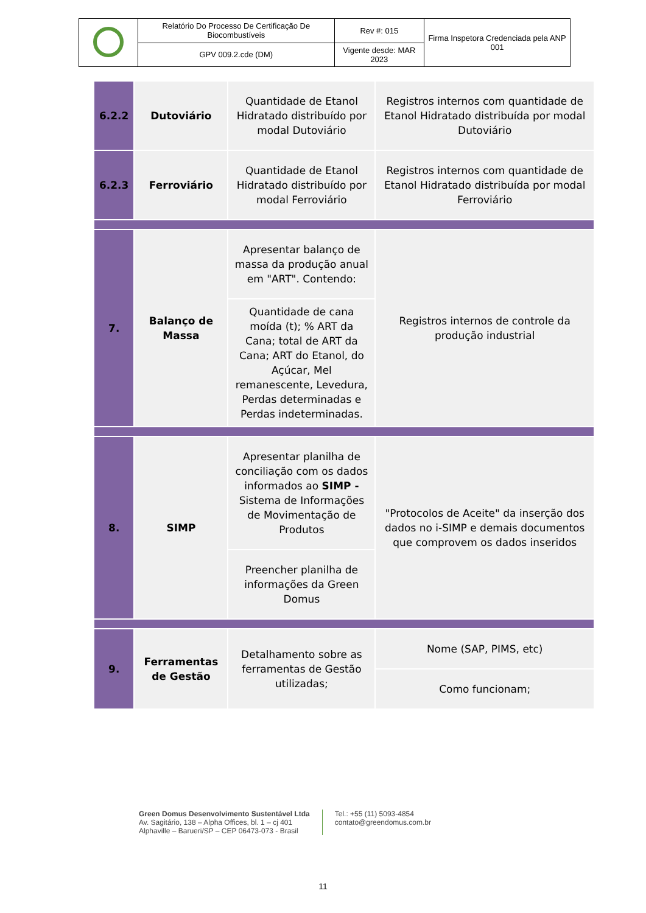| | Relatório Do Processo De Certificação De Biocombustíveis | Rev #: 015 | Firma Inspetora Credenciada pela ANP 001 |
| | GPV 009.2.cde (DM) | Vigente desde: MAR 2023 | |
| 6.2.2 | Dutoviário | Quantidade de Etanol Hidratado distribuído por modal Dutoviário | Registros internos com quantidade de Etanol Hidratado distribuída por modal Dutoviário |
| 6.2.3 | Ferroviário | Quantidade de Etanol Hidratado distribuído por modal Ferroviário | Registros internos com quantidade de Etanol Hidratado distribuída por modal Ferroviário |
| 7. | Balanço de Massa | Apresentar balanço de massa da produção anual em "ART". Contendo: | Registros internos de controle da produção industrial |
| | | Quantidade de cana moída (t); % ART da Cana; total de ART da Cana; ART do Etanol, do Açúcar, Mel remanescente, Levedura, Perdas determinadas e Perdas indeterminadas. | |
| 8. | SIMP | Apresentar planilha de conciliação com os dados informados ao SIMP - Sistema de Informações de Movimentação de Produtos | "Protocolos de Aceite" da inserção dos dados no i-SIMP e demais documentos que comprovem os dados inseridos |
| | | Preencher planilha de informações da Green Domus | |
| 9. | Ferramentas de Gestão | Detalhamento sobre as ferramentas de Gestão utilizadas; | Nome (SAP, PIMS, etc) |
| | | | Como funcionam; |
Green Domus Desenvolvimento Sustentável Ltda
Av. Sagitário, 138 – Alpha Offices, bl. 1 – cj 401
Alphaville – Barueri/SP – CEP 06473-073 - Brasil
Tel.: +55 (11) 5093-4854
contato@greendomus.com.br
11